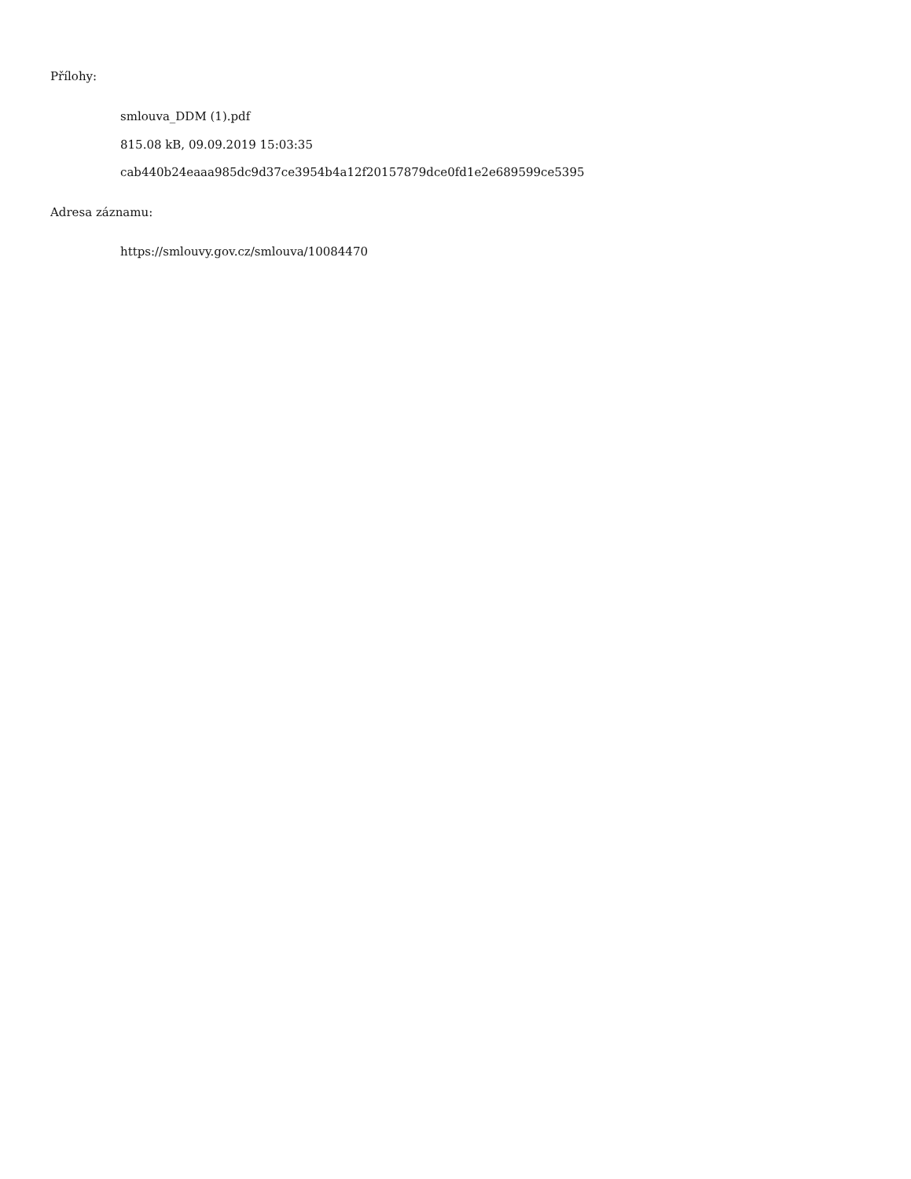Přílohy:
smlouva_DDM (1).pdf
815.08 kB, 09.09.2019 15:03:35
cab440b24eaaa985dc9d37ce3954b4a12f20157879dce0fd1e2e689599ce5395
Adresa záznamu:
https://smlouvy.gov.cz/smlouva/10084470